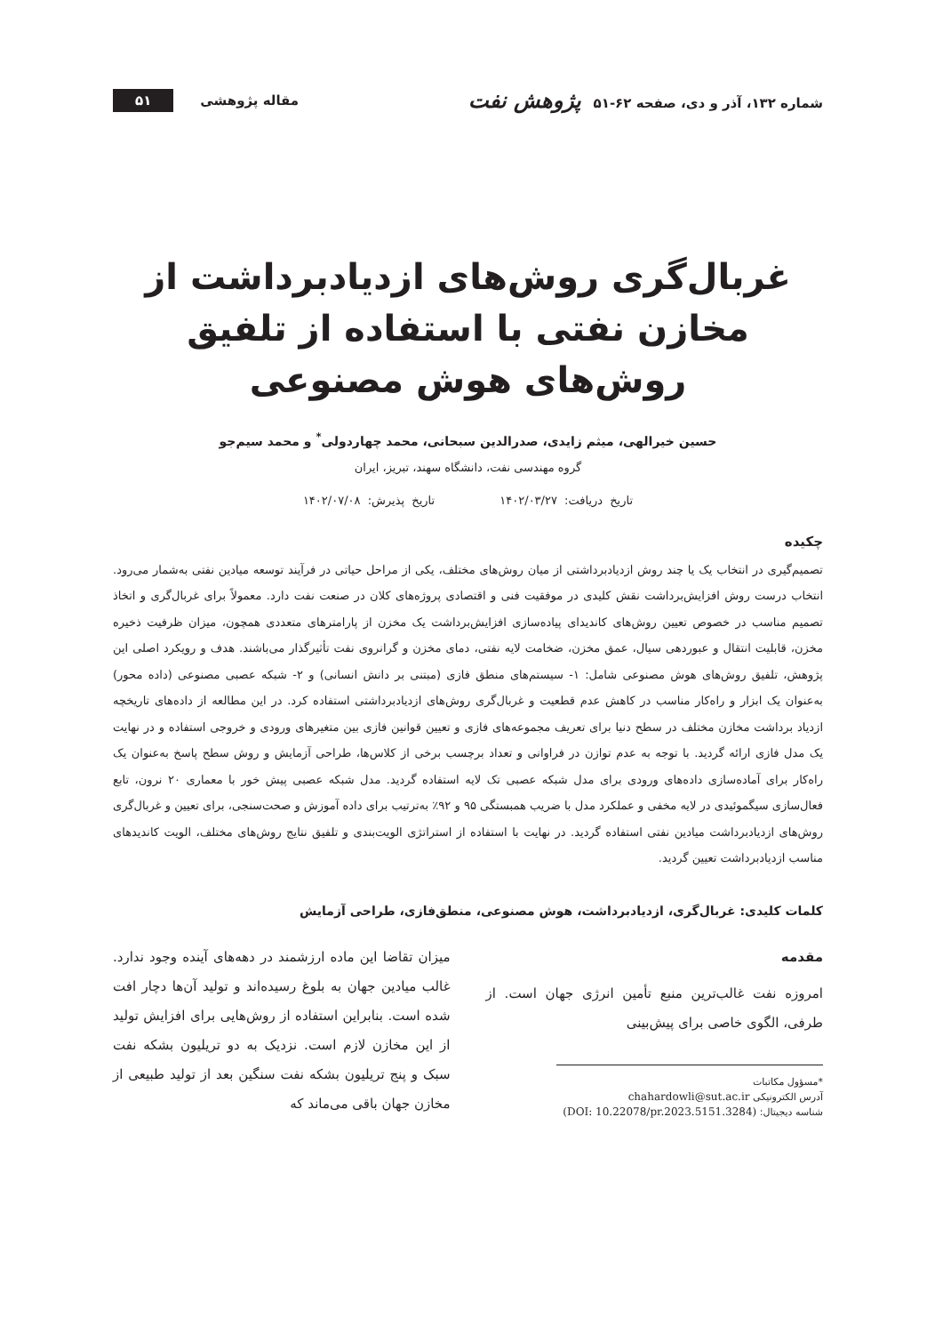شماره ۱۳۲، آذر و دی، صفحه ۶۲-۵۱ پژوهش نفت
مقاله پژوهشی ۵۱
غربال‌گری روش‌های ازدیادبرداشت از مخازن نفتی با استفاده از تلفیق روش‌های هوش مصنوعی
حسین خیرالهی، میثم زایدی، صدرالدین سبحانی، محمد چهاردولی<sup>*</sup> و محمد سیم‌جو
گروه مهندسی نفت، دانشگاه سهند، تبریز، ایران
تاریخ دریافت: ۱۴۰۲/۰۳/۲۷ تاریخ پذیرش: ۱۴۰۲/۰۷/۰۸
چکیده
تصمیم‌گیری در انتخاب یک یا چند روش ازدیادبرداشتی از میان روش‌های مختلف، یکی از مراحل حیاتی در فرآیند توسعه میادین نفتی به‌شمار می‌رود. انتخاب درست روش افزایش‌برداشت نقش کلیدی در موفقیت فنی و اقتصادی پروژه‌های کلان در صنعت نفت دارد. معمولاً برای غربال‌گری و اتخاذ تصمیم مناسب در خصوص تعیین روش‌های کاندیدای پیاده‌سازی افزایش‌برداشت یک مخزن از پارامترهای متعددی همچون، میزان ظرفیت ذخیره مخزن، قابلیت انتقال و عبوردهی سیال، عمق مخزن، ضخامت لایه نفتی، دمای مخزن و گرانروی نفت تأثیرگذار می‌باشند. هدف و رویکرد اصلی این پژوهش، تلفیق روش‌های هوش مصنوعی شامل: ۱- سیستم‌های منطق فازی (مبتنی بر دانش انسانی) و ۲- شبکه عصبی مصنوعی (داده محور) به‌عنوان یک ابزار و راه‌کار مناسب در کاهش عدم قطعیت و غربال‌گری روش‌های ازدیادبرداشتی استفاده کرد. در این مطالعه از داده‌های تاریخچه ازدیاد برداشت مخازن مختلف در سطح دنیا برای تعریف مجموعه‌های فازی و تعیین قوانین فازی بین متغیرهای ورودی و خروجی استفاده و در نهایت یک مدل فازی ارائه گردید. با توجه به عدم توازن در فراوانی و تعداد برچسب برخی از کلاس‌ها، طراحی آزمایش و روش سطح پاسخ به‌عنوان یک راه‌کار برای آماده‌سازی داده‌های ورودی برای مدل شبکه عصبی تک لایه استفاده گردید. مدل شبکه عصبی پیش خور با معماری ۲۰ نرون، تابع فعال‌سازی سیگموئیدی در لایه مخفی و عملکرد مدل با ضریب همبستگی ۹۵ و ۹۲٪ به‌ترتیب برای داده آموزش و صحت‌سنجی، برای تعیین و غربال‌گری روش‌های ازدیادبرداشت میادین نفتی استفاده گردید. در نهایت با استفاده از استراتژی الویت‌بندی و تلفیق نتایج روش‌های مختلف، الویت کاندیدهای مناسب ازدیادبرداشت تعیین گردید.
کلمات کلیدی: غربال‌گری، ازدیادبرداشت، هوش مصنوعی، منطق‌فازی، طراحی آزمایش
مقدمه
امروزه نفت غالب‌ترین منبع تأمین انرژی جهان است. از طرفی، الگوی خاصی برای پیش‌بینی
*مسؤول مکاتبات
آدرس الکترونیکی chahardowli@sut.ac.ir
شناسه دیجیتال: (DOI: 10.22078/pr.2023.5151.3284)
میزان تقاضا این ماده ارزشمند در دهه‌های آینده وجود ندارد. غالب میادین جهان به بلوغ رسیده‌اند و تولید آن‌ها دچار افت شده است. بنابراین استفاده از روش‌هایی برای افزایش تولید از این مخازن لازم است. نزدیک به دو تریلیون بشکه نفت سبک و پنج تریلیون بشکه نفت سنگین بعد از تولید طبیعی از مخازن جهان باقی می‌ماند که